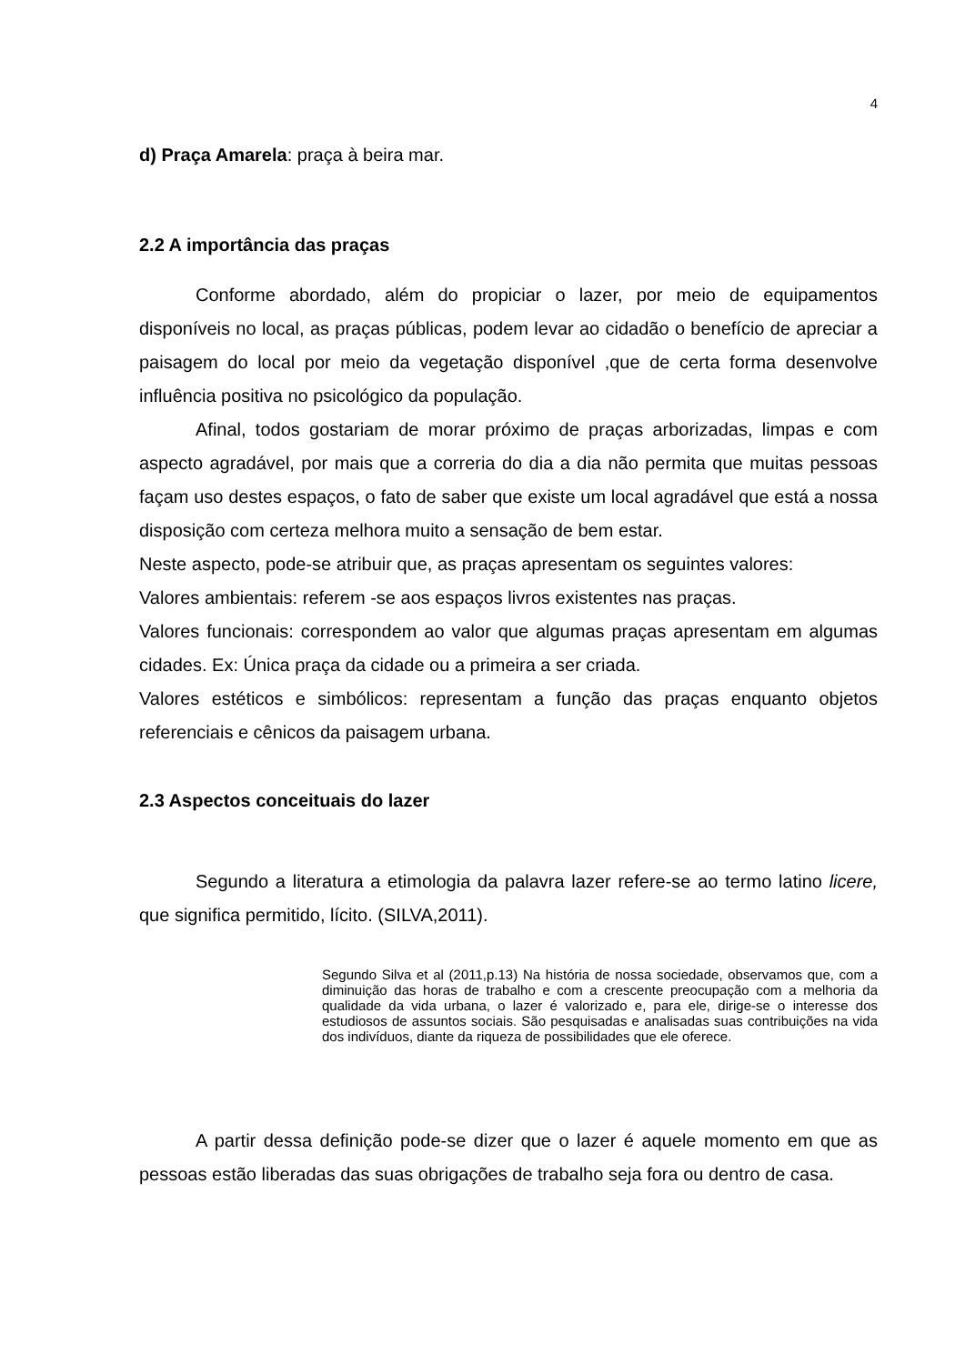4
d) Praça Amarela: praça à beira mar.
2.2 A importância das praças
Conforme abordado, além do propiciar o lazer, por meio de equipamentos disponíveis no local, as praças públicas, podem levar ao cidadão o benefício de apreciar a paisagem do local por meio da vegetação disponível ,que de certa forma desenvolve influência positiva no psicológico da população.
Afinal, todos gostariam de morar próximo de praças arborizadas, limpas e com aspecto agradável, por mais que a correria do dia a dia não permita que muitas pessoas façam uso destes espaços, o fato de saber que existe um local agradável que está a nossa disposição com certeza melhora muito a sensação de bem estar.
Neste aspecto, pode-se atribuir que, as praças apresentam os seguintes valores:
Valores ambientais: referem -se aos espaços livros existentes nas praças.
Valores funcionais: correspondem ao valor que algumas praças apresentam em algumas cidades. Ex: Única praça da cidade ou a primeira a ser criada.
Valores estéticos e simbólicos: representam a função das praças enquanto objetos referenciais e cênicos da paisagem urbana.
2.3 Aspectos conceituais do lazer
Segundo a literatura a etimologia da palavra lazer refere-se ao termo latino licere, que significa permitido, lícito. (SILVA,2011).
Segundo Silva et al (2011,p.13) Na história de nossa sociedade, observamos que, com a diminuição das horas de trabalho e com a crescente preocupação com a melhoria da qualidade da vida urbana, o lazer é valorizado e, para ele, dirige-se o interesse dos estudiosos de assuntos sociais. São pesquisadas e analisadas suas contribuições na vida dos indivíduos, diante da riqueza de possibilidades que ele oferece.
A partir dessa definição pode-se dizer que o lazer é aquele momento em que as pessoas estão liberadas das suas obrigações de trabalho seja fora ou dentro de casa.